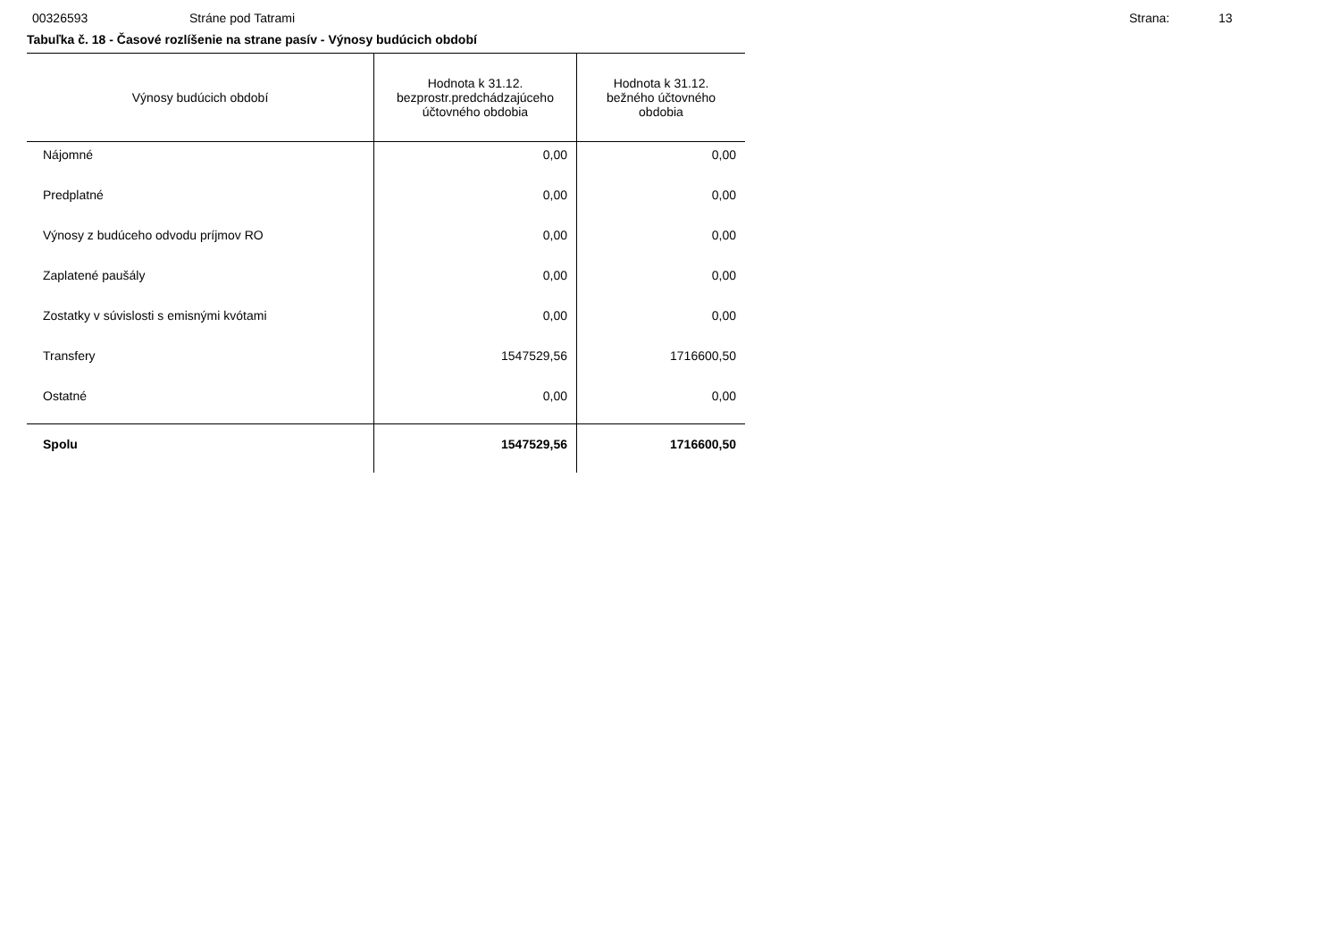00326593 Stráne pod Tatrami Strana: 13
Tabuľka č. 18 - Časové rozlíšenie na strane pasív - Výnosy budúcich období
| Výnosy budúcich období | Hodnota k 31.12. bezprostr.predchádzajúceho účtovného obdobia | Hodnota k 31.12. bežného účtovného obdobia |
| --- | --- | --- |
| Nájomné | 0,00 | 0,00 |
| Predplatné | 0,00 | 0,00 |
| Výnosy z budúceho odvodu príjmov RO | 0,00 | 0,00 |
| Zaplatené paušály | 0,00 | 0,00 |
| Zostatky v súvislosti s emisnými kvótami | 0,00 | 0,00 |
| Transfery | 1547529,56 | 1716600,50 |
| Ostatné | 0,00 | 0,00 |
| Spolu | 1547529,56 | 1716600,50 |